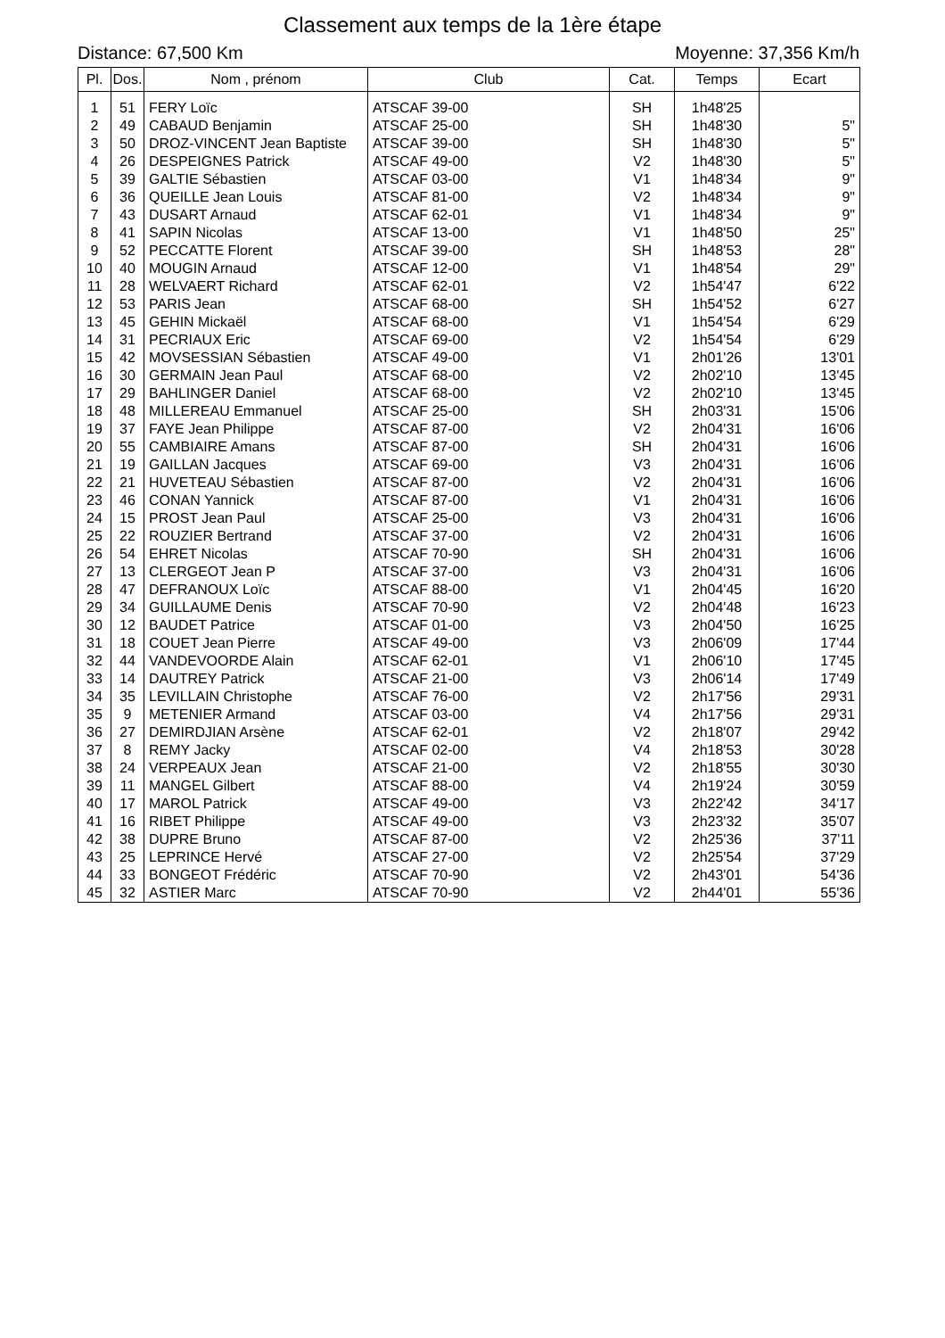Classement aux temps de la 1ère étape
Distance: 67,500 Km Moyenne: 37,356 Km/h
| Pl. | Dos. | Nom , prénom | Club | Cat. | Temps | Ecart |
| --- | --- | --- | --- | --- | --- | --- |
| 1 | 51 | FERY Loïc | ATSCAF 39-00 | SH | 1h48'25 | |
| 2 | 49 | CABAUD Benjamin | ATSCAF 25-00 | SH | 1h48'30 | 5" |
| 3 | 50 | DROZ-VINCENT Jean Baptiste | ATSCAF 39-00 | SH | 1h48'30 | 5" |
| 4 | 26 | DESPEIGNES Patrick | ATSCAF 49-00 | V2 | 1h48'30 | 5" |
| 5 | 39 | GALTIE Sébastien | ATSCAF 03-00 | V1 | 1h48'34 | 9" |
| 6 | 36 | QUEILLE Jean Louis | ATSCAF 81-00 | V2 | 1h48'34 | 9" |
| 7 | 43 | DUSART Arnaud | ATSCAF 62-01 | V1 | 1h48'34 | 9" |
| 8 | 41 | SAPIN Nicolas | ATSCAF 13-00 | V1 | 1h48'50 | 25" |
| 9 | 52 | PECCATTE Florent | ATSCAF 39-00 | SH | 1h48'53 | 28" |
| 10 | 40 | MOUGIN Arnaud | ATSCAF 12-00 | V1 | 1h48'54 | 29" |
| 11 | 28 | WELVAERT Richard | ATSCAF 62-01 | V2 | 1h54'47 | 6'22 |
| 12 | 53 | PARIS Jean | ATSCAF 68-00 | SH | 1h54'52 | 6'27 |
| 13 | 45 | GEHIN Mickaël | ATSCAF 68-00 | V1 | 1h54'54 | 6'29 |
| 14 | 31 | PECRIAUX Eric | ATSCAF 69-00 | V2 | 1h54'54 | 6'29 |
| 15 | 42 | MOVSESSIAN Sébastien | ATSCAF 49-00 | V1 | 2h01'26 | 13'01 |
| 16 | 30 | GERMAIN Jean Paul | ATSCAF 68-00 | V2 | 2h02'10 | 13'45 |
| 17 | 29 | BAHLINGER Daniel | ATSCAF 68-00 | V2 | 2h02'10 | 13'45 |
| 18 | 48 | MILLEREAU Emmanuel | ATSCAF 25-00 | SH | 2h03'31 | 15'06 |
| 19 | 37 | FAYE Jean Philippe | ATSCAF 87-00 | V2 | 2h04'31 | 16'06 |
| 20 | 55 | CAMBIAIRE Amans | ATSCAF 87-00 | SH | 2h04'31 | 16'06 |
| 21 | 19 | GAILLAN Jacques | ATSCAF 69-00 | V3 | 2h04'31 | 16'06 |
| 22 | 21 | HUVETEAU Sébastien | ATSCAF 87-00 | V2 | 2h04'31 | 16'06 |
| 23 | 46 | CONAN Yannick | ATSCAF 87-00 | V1 | 2h04'31 | 16'06 |
| 24 | 15 | PROST Jean Paul | ATSCAF 25-00 | V3 | 2h04'31 | 16'06 |
| 25 | 22 | ROUZIER Bertrand | ATSCAF 37-00 | V2 | 2h04'31 | 16'06 |
| 26 | 54 | EHRET Nicolas | ATSCAF 70-90 | SH | 2h04'31 | 16'06 |
| 27 | 13 | CLERGEOT Jean P | ATSCAF 37-00 | V3 | 2h04'31 | 16'06 |
| 28 | 47 | DEFRANOUX Loïc | ATSCAF 88-00 | V1 | 2h04'45 | 16'20 |
| 29 | 34 | GUILLAUME Denis | ATSCAF 70-90 | V2 | 2h04'48 | 16'23 |
| 30 | 12 | BAUDET Patrice | ATSCAF 01-00 | V3 | 2h04'50 | 16'25 |
| 31 | 18 | COUET Jean Pierre | ATSCAF 49-00 | V3 | 2h06'09 | 17'44 |
| 32 | 44 | VANDEVOORDE Alain | ATSCAF 62-01 | V1 | 2h06'10 | 17'45 |
| 33 | 14 | DAUTREY Patrick | ATSCAF 21-00 | V3 | 2h06'14 | 17'49 |
| 34 | 35 | LEVILLAIN Christophe | ATSCAF 76-00 | V2 | 2h17'56 | 29'31 |
| 35 | 9 | METENIER Armand | ATSCAF 03-00 | V4 | 2h17'56 | 29'31 |
| 36 | 27 | DEMIRDJIAN Arsène | ATSCAF 62-01 | V2 | 2h18'07 | 29'42 |
| 37 | 8 | REMY Jacky | ATSCAF 02-00 | V4 | 2h18'53 | 30'28 |
| 38 | 24 | VERPEAUX Jean | ATSCAF 21-00 | V2 | 2h18'55 | 30'30 |
| 39 | 11 | MANGEL Gilbert | ATSCAF 88-00 | V4 | 2h19'24 | 30'59 |
| 40 | 17 | MAROL Patrick | ATSCAF 49-00 | V3 | 2h22'42 | 34'17 |
| 41 | 16 | RIBET Philippe | ATSCAF 49-00 | V3 | 2h23'32 | 35'07 |
| 42 | 38 | DUPRE Bruno | ATSCAF 87-00 | V2 | 2h25'36 | 37'11 |
| 43 | 25 | LEPRINCE Hervé | ATSCAF 27-00 | V2 | 2h25'54 | 37'29 |
| 44 | 33 | BONGEOT Frédéric | ATSCAF 70-90 | V2 | 2h43'01 | 54'36 |
| 45 | 32 | ASTIER Marc | ATSCAF 70-90 | V2 | 2h44'01 | 55'36 |